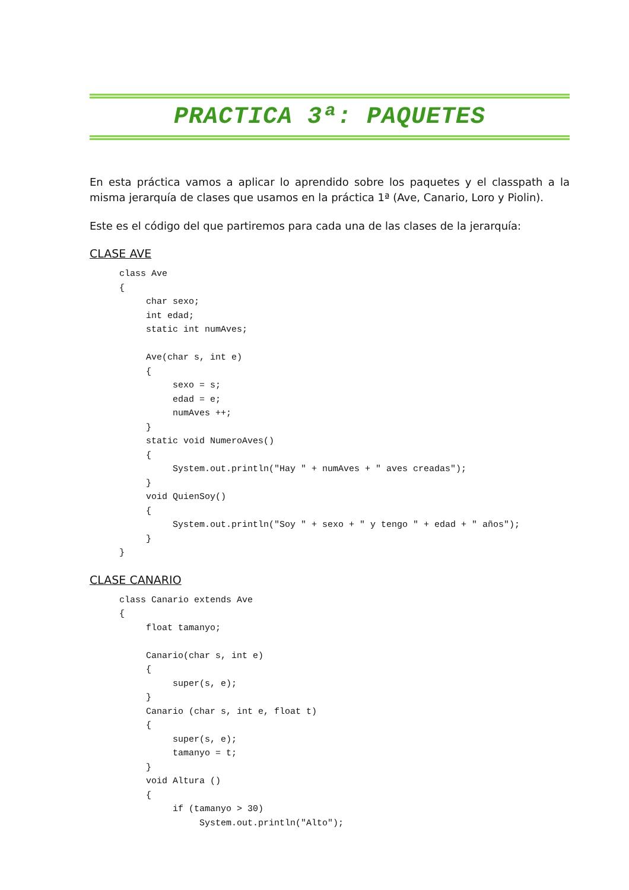PRACTICA 3ª: PAQUETES
En esta práctica vamos a aplicar lo aprendido sobre los paquetes y el classpath a la misma jerarquía de clases que usamos en la práctica 1ª (Ave, Canario, Loro y Piolin).
Este es el código del que partiremos para cada una de las clases de la jerarquía:
CLASE AVE
class Ave
{
     char sexo;
     int edad;
     static int numAves;

     Ave(char s, int e)
     {
          sexo = s;
          edad = e;
          numAves ++;
     }
     static void NumeroAves()
     {
          System.out.println("Hay " + numAves + " aves creadas");
     }
     void QuienSoy()
     {
          System.out.println("Soy " + sexo + " y tengo " + edad + " años");
     }
}
CLASE CANARIO
class Canario extends Ave
{
     float tamanyo;

     Canario(char s, int e)
     {
          super(s, e);
     }
     Canario (char s, int e, float t)
     {
          super(s, e);
          tamanyo = t;
     }
     void Altura ()
     {
          if (tamanyo > 30)
               System.out.println("Alto");